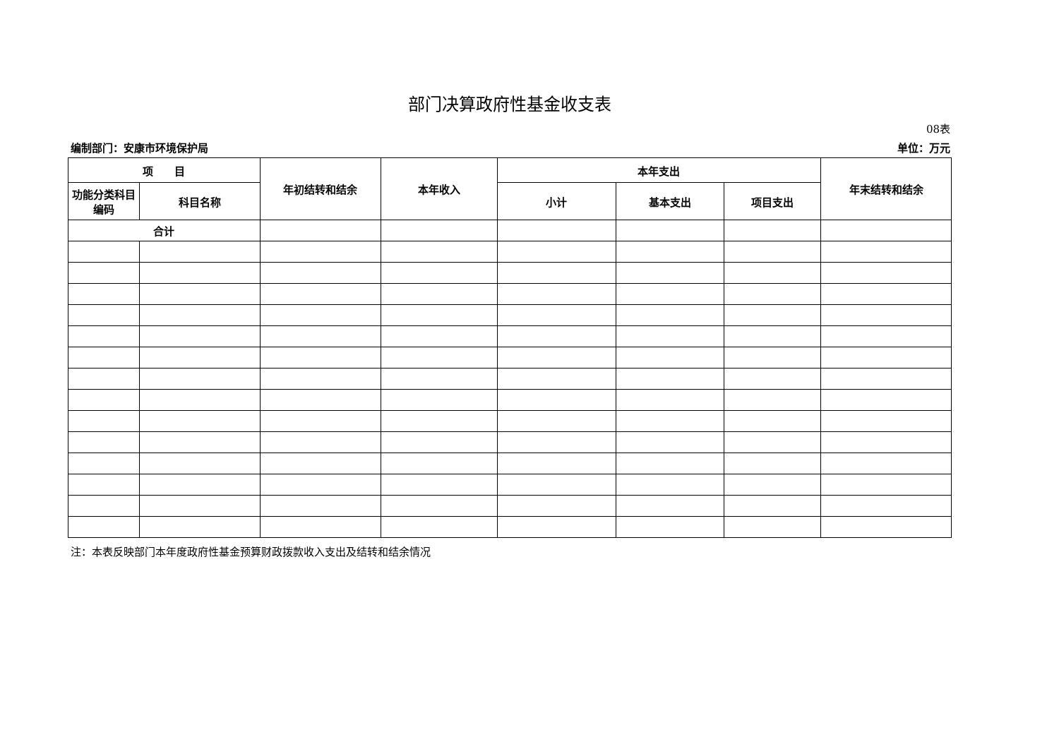部门决算政府性基金收支表
08表
编制部门：安康市环境保护局 单位：万元
| 项 目 | | 年初结转和结余 | 本年收入 | 本年支出 | | | 年末结转和结余 |
| --- | --- | --- | --- | --- | --- | --- | --- |
| 功能分类科目编码 | 科目名称 | | | 小计 | 基本支出 | 项目支出 | |
| 合计 | | | | | | | |
注：本表反映部门本年度政府性基金预算财政拨款收入支出及结转和结余情况